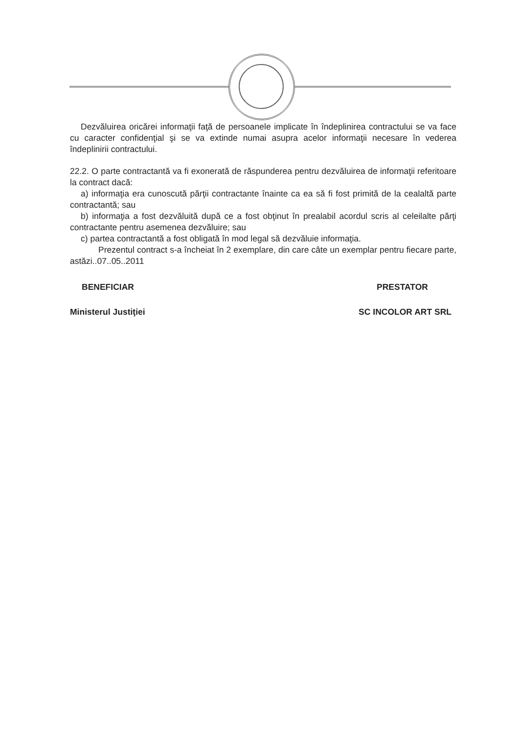Dezvăluirea oricărei informaţii faţă de persoanele implicate în îndeplinirea contractului se va face cu caracter confidenţial şi se va extinde numai asupra acelor informaţii necesare în vederea îndeplinirii contractului.
22.2. O parte contractantă va fi exonerată de răspunderea pentru dezvăluirea de informaţii referitoare la contract dacă:
a) informaţia era cunoscută părţii contractante înainte ca ea să fi fost primită de la cealaltă parte contractantă; sau
b) informaţia a fost dezvăluită după ce a fost obţinut în prealabil acordul scris al celeilalte părţi contractante pentru asemenea dezvăluire; sau
c) partea contractantă a fost obligată în mod legal să dezvăluie informaţia.
Prezentul contract s-a încheiat în 2 exemplare, din care câte un exemplar pentru fiecare parte, astăzi..07..05..2011
BENEFICIAR PRESTATOR
Ministerul Justiţiei SC INCOLOR ART SRL